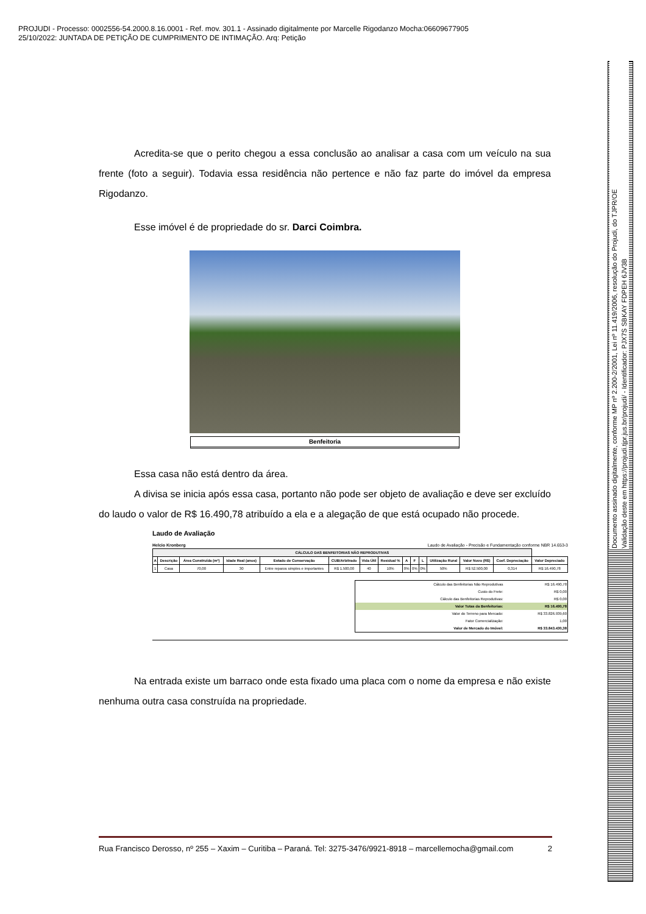PROJUDI - Processo: 0002556-54.2000.8.16.0001 - Ref. mov. 301.1 - Assinado digitalmente por Marcelle Rigodanzo Mocha:06609677905
25/10/2022: JUNTADA DE PETIÇÃO DE CUMPRIMENTO DE INTIMAÇÃO. Arq: Petição
Acredita-se que o perito chegou a essa conclusão ao analisar a casa com um veículo na sua frente (foto a seguir). Todavia essa residência não pertence e não faz parte do imóvel da empresa Rigodanzo.
Esse imóvel é de propriedade do sr. Darci Coimbra.
Benfeitoria
Essa casa não está dentro da área.
A divisa se inicia após essa casa, portanto não pode ser objeto de avaliação e deve ser excluído do laudo o valor de R$ 16.490,78 atribuído a ela e a alegação de que está ocupado não procede.
Laudo de Avaliação
Helcio Kronberg Laudo de Avaliação - Precisão e Fundamentação conforme NBR 14.653-3
| CÁLCULO DAS BENFEITORIAS NÃO REPRODUTIVAS | | | | | | | | | | | | | | |
| --- | --- | --- | --- | --- | --- | --- | --- | --- | --- | --- | --- | --- | --- | --- |
| A | Descrição | Área Construída (m²) | Idade Real (anos) | Estado de Conservação | CUB/Arbitrado | Vida Útil | Residual % | A | F | L | Utilização Rural | Valor Novo (R$) | Coef. Depreciação | Valor Depreciado |
| 1 | Casa | 70,00 | 30 | Entre reparos simples e importantes | R$ 1.500,00 | 40 | 10% | 0% | 0% | 0% | 50% | R$ 52.500,00 | 0,314 | R$ 16.490,78 |
| Cálculo das Benfeitorias Não Reprodutivas | R$ 16.490,78 |
| Custo do Frete: | R$ 0,00 |
| Cálculo das Benfeitorias Reprodutivas: | R$ 0,00 |
| Valor Totas da Benfeitorias: | R$ 16.490,78 |
| Valor do Terreno para Mercado: | R$ 33.826.939,60 |
| Fator Comercialização: | 1,00 |
| Valor de Mercado do Imóvel: | R$ 33.843.430,38 |
Na entrada existe um barraco onde esta fixado uma placa com o nome da empresa e não existe nenhuma outra casa construída na propriedade.
Rua Francisco Derosso, nº 255 – Xaxim – Curitiba – Paraná. Tel: 3275-3476/9921-8918 – marcellemocha@gmail.com 2
Documento assinado digitalmente, conforme MP nº 2.200-2/2001, Lei nº 11.419/2006, resolução do Projudi, do TJPR/OE
Validação deste em https://projudi.tjpr.jus.br/projudi/ - Identificador: PJX7S SBKAY FDPEH 6JV3B